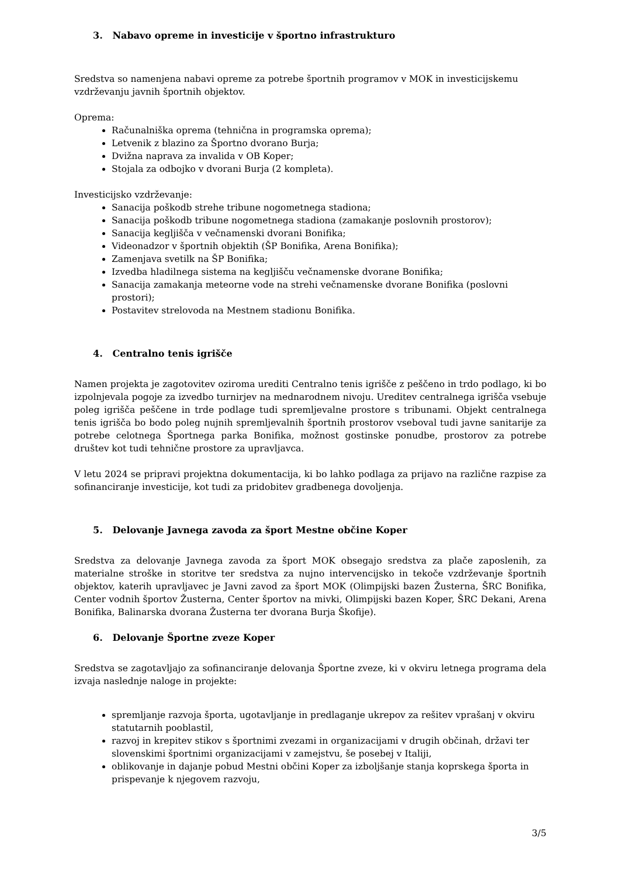3. Nabavo opreme in investicije v športno infrastrukturo
Sredstva so namenjena nabavi opreme za potrebe športnih programov v MOK in investicijskemu vzdrževanju javnih športnih objektov.
Oprema:
Računalniška oprema (tehnična in programska oprema);
Letvenik z blazino za Športno dvorano Burja;
Dvižna naprava za invalida v OB Koper;
Stojala za odbojko v dvorani Burja (2 kompleta).
Investicijsko vzdrževanje:
Sanacija poškodb strehe tribune nogometnega stadiona;
Sanacija poškodb tribune nogometnega stadiona (zamakanje poslovnih prostorov);
Sanacija kegljišča v večnamenski dvorani Bonifika;
Videonadzor v športnih objektih (ŠP Bonifika, Arena Bonifika);
Zamenjava svetilk na ŠP Bonifika;
Izvedba hladilnega sistema na kegljišču večnamenske dvorane Bonifika;
Sanacija zamakanja meteorne vode na strehi večnamenske dvorane Bonifika (poslovni prostori);
Postavitev strelovoda na Mestnem stadionu Bonifika.
4. Centralno tenis igrišče
Namen projekta je zagotovitev oziroma urediti Centralno tenis igrišče z peščeno in trdo podlago, ki bo izpolnjevala pogoje za izvedbo turnirjev na mednarodnem nivoju. Ureditev centralnega igrišča vsebuje poleg igrišča peščene in trde podlage tudi spremljevalne prostore s tribunami. Objekt centralnega tenis igrišča bo bodo poleg nujnih spremljevalnih športnih prostorov vseboval tudi javne sanitarije za potrebe celotnega Športnega parka Bonifika, možnost gostinske ponudbe, prostorov za potrebe društev kot tudi tehnične prostore za upravljavca.
V letu 2024 se pripravi projektna dokumentacija, ki bo lahko podlaga za prijavo na različne razpise za sofinanciranje investicije, kot tudi za pridobitev gradbenega dovoljenja.
5. Delovanje Javnega zavoda za šport Mestne občine Koper
Sredstva za delovanje Javnega zavoda za šport MOK obsegajo sredstva za plače zaposlenih, za materialne stroške in storitve ter sredstva za nujno intervencijsko in tekoče vzdrževanje športnih objektov, katerih upravljavec je Javni zavod za šport MOK (Olimpijski bazen Žusterna, ŠRC Bonifika, Center vodnih športov Žusterna, Center športov na mivki, Olimpijski bazen Koper, ŠRC Dekani, Arena Bonifika, Balinarska dvorana Žusterna ter dvorana Burja Škofije).
6. Delovanje Športne zveze Koper
Sredstva se zagotavljajo za sofinanciranje delovanja Športne zveze, ki v okviru letnega programa dela izvaja naslednje naloge in projekte:
spremljanje razvoja športa, ugotavljanje in predlaganje ukrepov za rešitev vprašanj v okviru statutarnih pooblastil,
razvoj in krepitev stikov s športnimi zvezami in organizacijami v drugih občinah, državi ter slovenskimi športnimi organizacijami v zamejstvu, še posebej v Italiji,
oblikovanje in dajanje pobud Mestni občini Koper za izboljšanje stanja koprskega športa in prispevanje k njegovem razvoju,
3/5